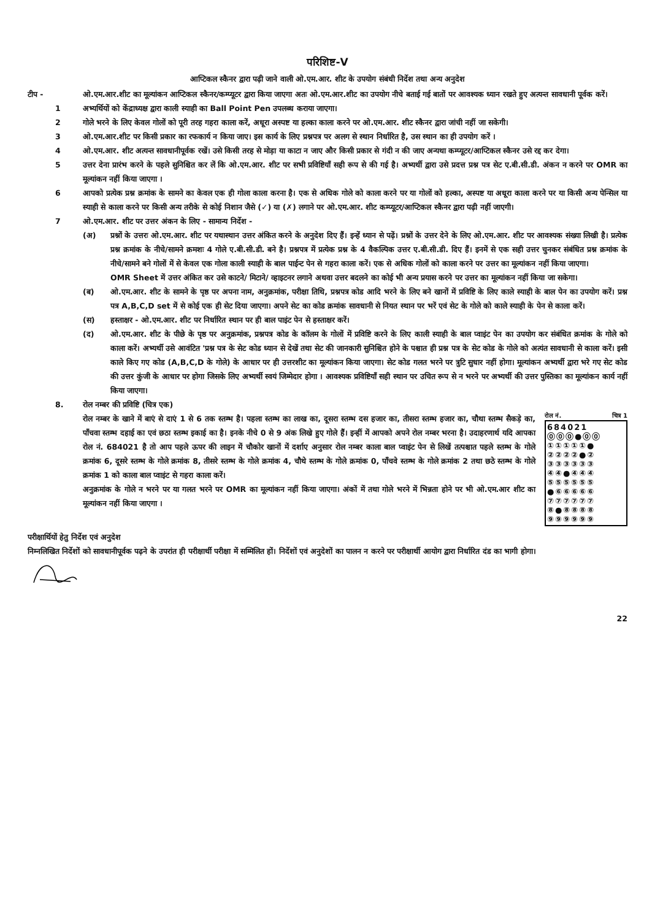परिशिष्ट-V
आप्टिकल स्कैनर द्वारा पढ़ी जाने वाली ओ.एम.आर. शीट के उपयोग संबंधी निर्देश तथा अन्य अनुदेश
टीप - ओ.एम.आर.शीट का मूल्यांकन आप्टिकल स्कैनर/कम्प्यूटर द्वारा किया जाएगा अतः ओ.एम.आर.शीट का उपयोग नीचे बताई गई बातों पर आवश्यक ध्यान रखते हुए अत्यन्त सावधानी पूर्वक करें।
1 अभ्यर्थियों को केंद्राध्यक्ष द्वारा काली स्याही का Ball Point Pen उपलब्ध कराया जाएगा।
2 गोले भरने के लिए केवल गोलों को पूरी तरह गहरा काला करें, अधूरा अस्पष्ट या हल्का काला करने पर ओ.एम.आर. शीट स्कैनर द्वारा जांची नहीं जा सकेगी।
3 ओ.एम.आर.शीट पर किसी प्रकार का रफकार्य न किया जाए। इस कार्य के लिए प्रश्नपत्र पर अलग से स्थान निर्धारित है, उस स्थान का ही उपयोग करें ।
4 ओ.एम.आर. शीट अत्यन्त सावधानीपूर्वक रखें। उसे किसी तरह से मोड़ा या काटा न जाए और किसी प्रकार से गंदी न की जाए अन्यथा कम्प्यूटर/आप्टिकल स्कैनर उसे रद्द कर देगा।
5 उत्तर देना प्रारंभ करने के पहले सुनिश्चित कर लें कि ओ.एम.आर. शीट पर सभी प्रविष्टियाँ सही रूप से की गई है। अभ्यर्थी द्वारा उसे प्रदत्त प्रश्न पत्र सेट ए.बी.सी.डी. अंकन न करने पर OMR का मूल्यांकन नहीं किया जाएगा ।
6 आपको प्रत्येक प्रश्न क्रमांक के सामने का केवल एक ही गोला काला करना है। एक से अधिक गोले को काला करने पर या गोलों को हल्का, अस्पष्ट या अधूरा काला करने पर या किसी अन्य पेन्सिल या स्याही से काला करने पर किसी अन्य तरीके से कोई निशान जैसे (✓) या (✗) लगाने पर ओ.एम.आर. शीट कम्प्यूटर/आप्टिकल स्कैनर द्वारा पढ़ी नहीं जाएगी।
7 ओ.एम.आर. शीट पर उत्तर अंकन के लिए - सामान्य निर्देश -
(अ) प्रश्नों के उत्तरः ओ.एम.आर. शीट पर यथास्थान उत्तर अंकित करने के अनुदेश दिए हैं। इन्हें ध्यान से पढ़ें। प्रश्नों के उत्तर देने के लिए ओ.एम.आर. शीट पर आवश्यक संख्या लिखी है। प्रत्येक प्रश्न क्रमांक के नीचे/सामने क्रमशः 4 गोले ए.बी.सी.डी. बने है। प्रश्नपत्र में प्रत्येक प्रश्न के 4 वैकल्पिक उत्तर ए.बी.सी.डी. दिए हैं। इनमें से एक सही उत्तर चुनकर संबंधित प्रश्न क्रमांक के नीचे/सामने बने गोलों में से केवल एक गोला काली स्याही के बाल पाईन्ट पेन से गहरा काला करें। एक से अधिक गोलों को काला करने पर उत्तर का मूल्यांकन नहीं किया जाएगा।
OMR Sheet में उत्तर अंकित कर उसे काटने/ मिटाने/ व्हाइटनर लगाने अथवा उत्तर बदलने का कोई भी अन्य प्रयास करने पर उत्तर का मूल्यांकन नहीं किया जा सकेगा।
(ब) ओ.एम.आर. शीट के सामने के पृष्ठ पर अपना नाम, अनुक्रमांक, परीक्षा तिथि, प्रश्नपत्र कोड आदि भरने के लिए बने खानों में प्रविष्टि के लिए काले स्याही के बाल पेन का उपयोग करें। प्रश्न पत्र A,B,C,D set में से कोई एक ही सेट दिया जाएगा। अपने सेट का कोड क्रमांक सावधानी से नियत स्थान पर भरें एवं सेट के गोले को काले स्याही के पेन से काला करें।
(स) हस्ताक्षर - ओ.एम.आर. शीट पर निर्धारित स्थान पर ही बाल पाइंट पेन से हस्ताक्षर करें।
(द) ओ.एम.आर. शीट के पीछे के पृष्ठ पर अनुक्रमांक, प्रश्नपत्र कोड के कॉलम के गोलों में प्रविष्टि करने के लिए काली स्याही के बाल प्वाइंट पेन का उपयोग कर संबंधित क्रमांक के गोले को काला करें। अभ्यर्थी उसे आवंटित 'प्रश्न पत्र के सेट कोड ध्यान से देखें तथा सेट की जानकारी सुनिश्चित होने के पश्चात ही प्रश्न पत्र के सेट कोड के गोले को अत्यंत सावधानी से काला करें। इसी काले किए गए कोड (A,B,C,D के गोले) के आधार पर ही उत्तरशीट का मूल्यांकन किया जाएगा। सेट कोड गलत भरने पर त्रुटि सुधार नहीं होगा। मूल्यांकन अभ्यर्थी द्वारा भरे गए सेट कोड की उत्तर कुंजी के आधार पर होगा जिसके लिए अभ्यर्थी स्वयं जिम्मेदार होगा । आवश्यक प्रविष्टियाँ सही स्थान पर उचित रूप से न भरने पर अभ्यर्थी की उत्तर पुस्तिका का मूल्यांकन कार्य नहीं किया जाएगा।
8. रोल नम्बर की प्रविष्टि (चित्र एक)
रोल नं. चित्र 1
684021
⓪⓪⓪●⓪⓪
①①①①①●
②②②②●②
③③③③③③
④④●④④④
⑤⑤⑤⑤⑤⑤
●⑥⑥⑥⑥⑥
⑦⑦⑦⑦⑦⑦
⑧●⑧⑧⑧⑧
⑨⑨⑨⑨⑨⑨
रोल नम्बर के खाने में बाएं से दाएं 1 से 6 तक स्तम्भ है। पहला स्तम्भ का लाख का, दूसरा स्तम्भ दस हजार का, तीसरा स्तम्भ हजार का, चौथा स्तम्भ सैकड़े का, पाँचवा स्तम्भ दहाई का एवं छठा स्तम्भ इकाई का है। इनके नीचे 0 से 9 अंक लिखे हुए गोले हैं। इन्हीं में आपको अपने रोल नम्बर भरना है। उदाहरणार्थ यदि आपका रोल नं. 684021 है तो आप पहले ऊपर की लाइन में चौकोर खानों में दर्शाए अनुसार रोल नम्बर काला बाल प्वाइंट पेन से लिखें तत्पश्चात पहले स्तम्भ के गोले क्रमांक 6, दूसरे स्तम्भ के गोले क्रमांक 8, तीसरे स्तम्भ के गोले क्रमांक 4, चौथे स्तम्भ के गोले क्रमांक 0, पाँचवे स्तम्भ के गोले क्रमांक 2 तथा छठे स्तम्भ के गोले क्रमांक 1 को काला बाल प्वाइंट से गहरा काला करें।
अनुक्रमांक के गोले न भरने पर या गलत भरने पर OMR का मूल्यांकन नहीं किया जाएगा। अंकों में तथा गोले भरने में भिन्नता होने पर भी ओ.एम.आर शीट का मूल्यांकन नहीं किया जाएगा ।
परीक्षार्थियों हेतु निर्देश एवं अनुदेश
निम्नलिखित निर्देशों को सावधानीपूर्वक पढ़ने के उपरांत ही परीक्षार्थी परीक्षा में सम्मिलित हों। निर्देशों एवं अनुदेशों का पालन न करने पर परीक्षार्थी आयोग द्वारा निर्धारित दंड का भागी होगा।
22